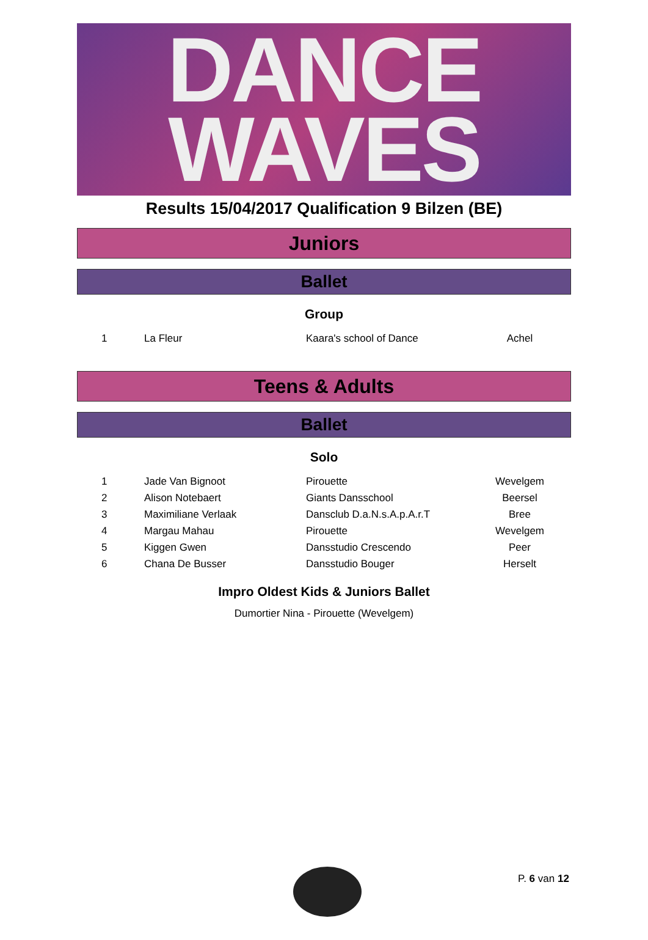DANCE
WAVES
Results 15/04/2017 Qualification 9 Bilzen (BE)
Juniors
Ballet
Group
| 1 | La Fleur | Kaara's school of Dance | Achel |
Teens & Adults
Ballet
Solo
| 1 | Jade Van Bignoot | Pirouette | Wevelgem |
| 2 | Alison Notebaert | Giants Dansschool | Beersel |
| 3 | Maximiliane Verlaak | Dansclub D.a.N.s.A.p.A.r.T | Bree |
| 4 | Margau Mahau | Pirouette | Wevelgem |
| 5 | Kiggen Gwen | Dansstudio Crescendo | Peer |
| 6 | Chana De Busser | Dansstudio Bouger | Herselt |
Impro Oldest Kids & Juniors Ballet
Dumortier Nina - Pirouette (Wevelgem)
P. 6 van 12